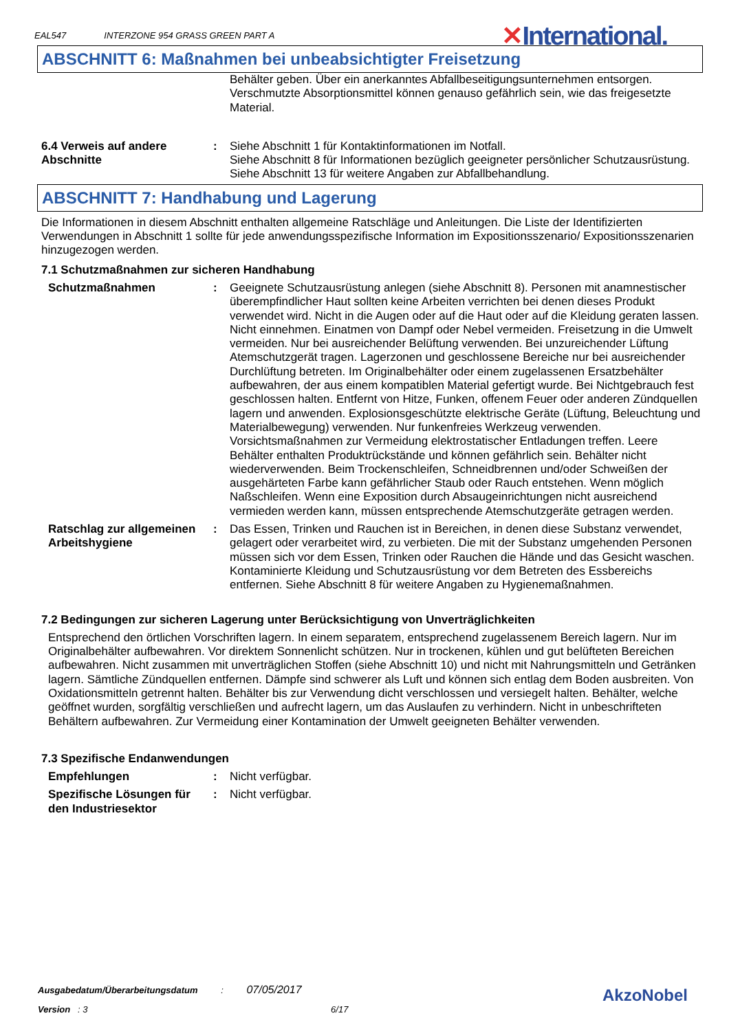EAL547 INTERZONE 954 GRASS GREEN PART A
✕International.
ABSCHNITT 6: Maßnahmen bei unbeabsichtigter Freisetzung
Behälter geben. Über ein anerkanntes Abfallbeseitigungsunternehmen entsorgen. Verschmutzte Absorptionsmittel können genauso gefährlich sein, wie das freigesetzte Material.
6.4 Verweis auf andere Abschnitte
: Siehe Abschnitt 1 für Kontaktinformationen im Notfall.
Siehe Abschnitt 8 für Informationen bezüglich geeigneter persönlicher Schutzausrüstung.
Siehe Abschnitt 13 für weitere Angaben zur Abfallbehandlung.
ABSCHNITT 7: Handhabung und Lagerung
Die Informationen in diesem Abschnitt enthalten allgemeine Ratschläge und Anleitungen. Die Liste der Identifizierten Verwendungen in Abschnitt 1 sollte für jede anwendungsspezifische Information im Expositionsszenario/ Expositionsszenarien hinzugezogen werden.
7.1 Schutzmaßnahmen zur sicheren Handhabung
Schutzmaßnahmen : Geeignete Schutzausrüstung anlegen (siehe Abschnitt 8). Personen mit anamnestischer überempfindlicher Haut sollten keine Arbeiten verrichten bei denen dieses Produkt verwendet wird. Nicht in die Augen oder auf die Haut oder auf die Kleidung geraten lassen. Nicht einnehmen. Einatmen von Dampf oder Nebel vermeiden. Freisetzung in die Umwelt vermeiden. Nur bei ausreichender Belüftung verwenden. Bei unzureichender Lüftung Atemschutzgerät tragen. Lagerzonen und geschlossene Bereiche nur bei ausreichender Durchlüftung betreten. Im Originalbehälter oder einem zugelassenen Ersatzbehälter aufbewahren, der aus einem kompatiblen Material gefertigt wurde. Bei Nichtgebrauch fest geschlossen halten. Entfernt von Hitze, Funken, offenem Feuer oder anderen Zündquellen lagern und anwenden. Explosionsgeschützte elektrische Geräte (Lüftung, Beleuchtung und Materialbewegung) verwenden. Nur funkenfreies Werkzeug verwenden. Vorsichtsmaßnahmen zur Vermeidung elektrostatischer Entladungen treffen. Leere Behälter enthalten Produktrückstände und können gefährlich sein. Behälter nicht wiederverwenden. Beim Trockenschleifen, Schneidbrennen und/oder Schweißen der ausgehärteten Farbe kann gefährlicher Staub oder Rauch entstehen. Wenn möglich Naßschleifen. Wenn eine Exposition durch Absaugeinrichtungen nicht ausreichend vermieden werden kann, müssen entsprechende Atemschutzgeräte getragen werden.
Ratschlag zur allgemeinen Arbeitshygiene
: Das Essen, Trinken und Rauchen ist in Bereichen, in denen diese Substanz verwendet, gelagert oder verarbeitet wird, zu verbieten. Die mit der Substanz umgehenden Personen müssen sich vor dem Essen, Trinken oder Rauchen die Hände und das Gesicht waschen. Kontaminierte Kleidung und Schutzausrüstung vor dem Betreten des Essbereichs entfernen. Siehe Abschnitt 8 für weitere Angaben zu Hygienemaßnahmen.
7.2 Bedingungen zur sicheren Lagerung unter Berücksichtigung von Unverträglichkeiten
Entsprechend den örtlichen Vorschriften lagern. In einem separatem, entsprechend zugelassenem Bereich lagern. Nur im Originalbehälter aufbewahren. Vor direktem Sonnenlicht schützen. Nur in trockenen, kühlen und gut belüfteten Bereichen aufbewahren. Nicht zusammen mit unverträglichen Stoffen (siehe Abschnitt 10) und nicht mit Nahrungsmitteln und Getränken lagern. Sämtliche Zündquellen entfernen. Dämpfe sind schwerer als Luft und können sich entlag dem Boden ausbreiten. Von Oxidationsmitteln getrennt halten. Behälter bis zur Verwendung dicht verschlossen und versiegelt halten. Behälter, welche geöffnet wurden, sorgfältig verschließen und aufrecht lagern, um das Auslaufen zu verhindern. Nicht in unbeschrifteten Behältern aufbewahren. Zur Vermeidung einer Kontamination der Umwelt geeigneten Behälter verwenden.
7.3 Spezifische Endanwendungen
Empfehlungen : Nicht verfügbar.
Spezifische Lösungen für den Industriesektor
: Nicht verfügbar.
Ausgabedatum/Überarbeitungsdatum : 07/05/2017
Version : 3 6/17
AkzoNobel